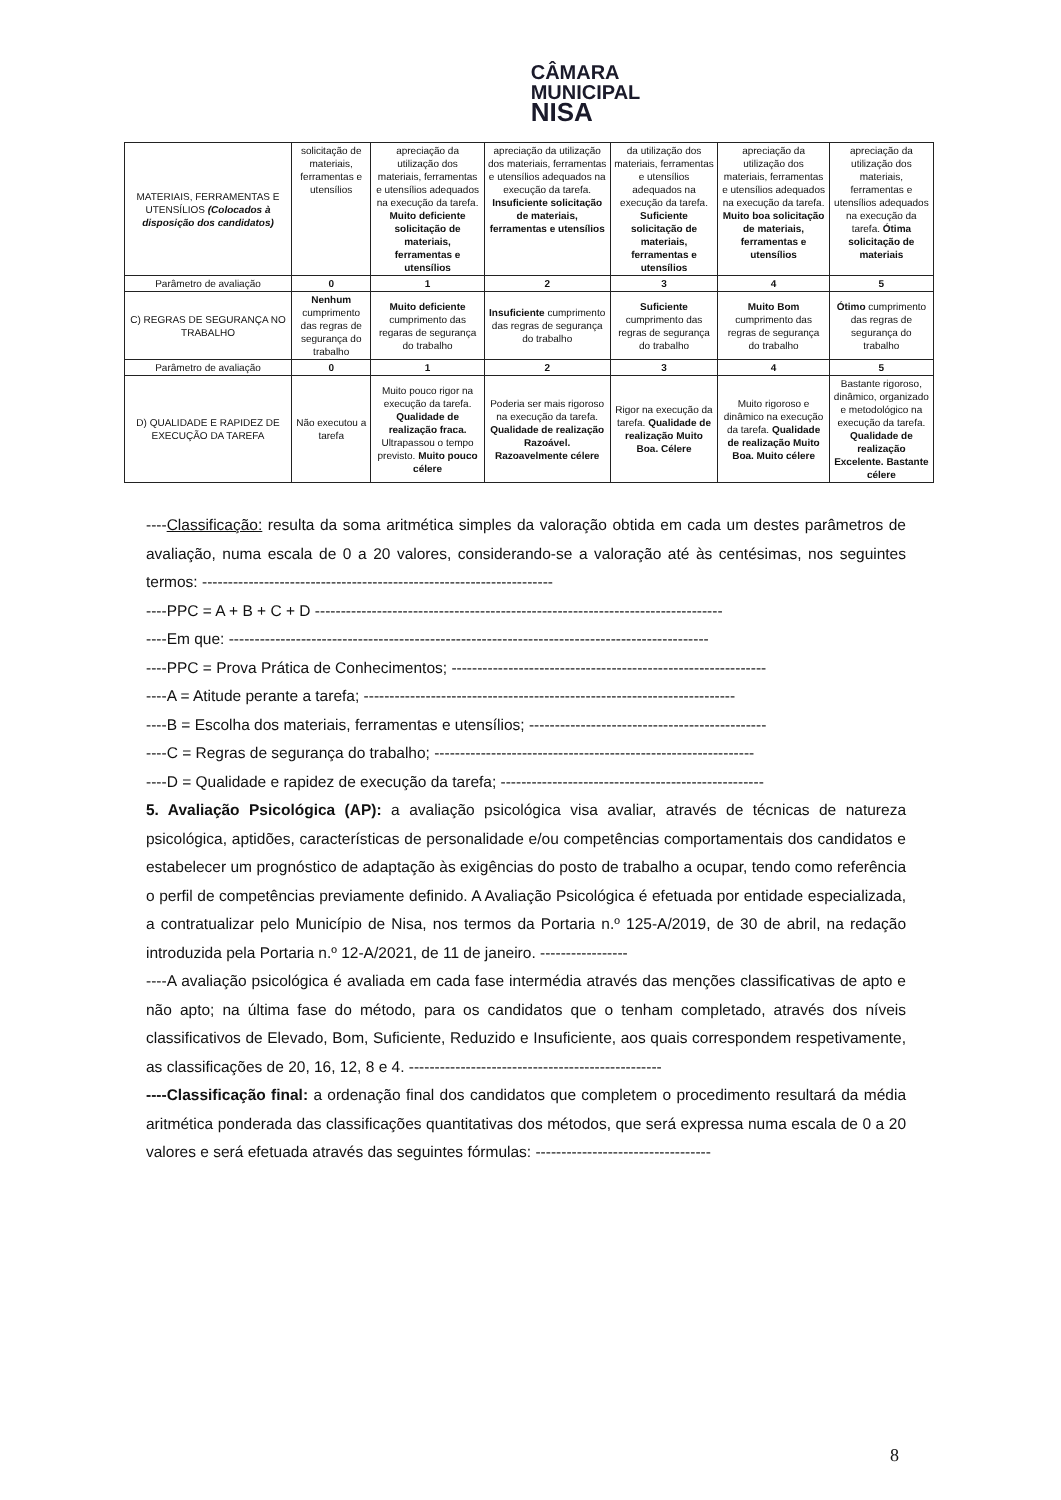CÂMARA
MUNICIPAL
NISA
| MATERIAIS, FERRAMENTAS E UTENSÍLIOS (Colocados à disposição dos candidatos) | solicitação de materiais, ferramentas e utensílios | apreciação da utilização dos materiais, ferramentas e utensílios adequados na execução da tarefa. Muito deficiente solicitação de materiais, ferramentas e utensílios | apreciação da utilização dos materiais, ferramentas e utensílios adequados na execução da tarefa. Insuficiente solicitação de materiais, ferramentas e utensílios | da utilização dos materiais, ferramentas e utensílios adequados na execução da tarefa. Suficiente solicitação de materiais, ferramentas e utensílios | apreciação da utilização dos materiais, ferramentas e utensílios adequados na execução da tarefa. Muito boa solicitação de materiais, ferramentas e utensílios | apreciação da utilização dos materiais, ferramentas e utensílios adequados na execução da tarefa. Ótima solicitação de materiais |
| Parâmetro de avaliação | 0 | 1 | 2 | 3 | 4 | 5 |
| C) REGRAS DE SEGURANÇA NO TRABALHO | Nenhum cumprimento das regras de segurança do trabalho | Muito deficiente cumprimento das regaras de segurança do trabalho | Insuficiente cumprimento das regras de segurança do trabalho | Suficiente cumprimento das regras de segurança do trabalho | Muito Bom cumprimento das regras de segurança do trabalho | Ótimo cumprimento das regras de segurança do trabalho |
| Parâmetro de avaliação | 0 | 1 | 2 | 3 | 4 | 5 |
| D) QUALIDADE E RAPIDEZ DE EXECUÇÃO DA TAREFA | Não executou a tarefa | Muito pouco rigor na execução da tarefa. Qualidade de realização fraca. Ultrapassou o tempo previsto. Muito pouco célere | Poderia ser mais rigoroso na execução da tarefa. Qualidade de realização Razoável. Razoavelmente célere | Rigor na execução da tarefa. Qualidade de realização Muito Boa. Célere | Muito rigoroso e dinâmico na execução da tarefa. Qualidade de realização Muito Boa. Muito célere | Bastante rigoroso, dinâmico, organizado e metodológico na execução da tarefa. Qualidade de realização Excelente. Bastante célere |
----Classificação: resulta da soma aritmética simples da valoração obtida em cada um destes parâmetros de avaliação, numa escala de 0 a 20 valores, considerando-se a valoração até às centésimas, nos seguintes termos: --------------------------------------------------------------------
----PPC = A + B + C + D -------------------------------------------------------------------------------
----Em que: ---------------------------------------------------------------------------------------------
----PPC = Prova Prática de Conhecimentos; -------------------------------------------------------------
----A = Atitude perante a tarefa; ------------------------------------------------------------------------
----B = Escolha dos materiais, ferramentas e utensílios; ----------------------------------------------
----C = Regras de segurança do trabalho; --------------------------------------------------------------
----D = Qualidade e rapidez de execução da tarefa; ---------------------------------------------------
5. Avaliação Psicológica (AP): a avaliação psicológica visa avaliar, através de técnicas de natureza psicológica, aptidões, características de personalidade e/ou competências comportamentais dos candidatos e estabelecer um prognóstico de adaptação às exigências do posto de trabalho a ocupar, tendo como referência o perfil de competências previamente definido. A Avaliação Psicológica é efetuada por entidade especializada, a contratualizar pelo Município de Nisa, nos termos da Portaria n.º 125-A/2019, de 30 de abril, na redação introduzida pela Portaria n.º 12-A/2021, de 11 de janeiro. -----------------
----A avaliação psicológica é avaliada em cada fase intermédia através das menções classificativas de apto e não apto; na última fase do método, para os candidatos que o tenham completado, através dos níveis classificativos de Elevado, Bom, Suficiente, Reduzido e Insuficiente, aos quais correspondem respetivamente, as classificações de 20, 16, 12, 8 e 4. -------------------------------------------------
----Classificação final: a ordenação final dos candidatos que completem o procedimento resultará da média aritmética ponderada das classificações quantitativas dos métodos, que será expressa numa escala de 0 a 20 valores e será efetuada através das seguintes fórmulas: ----------------------------------
8